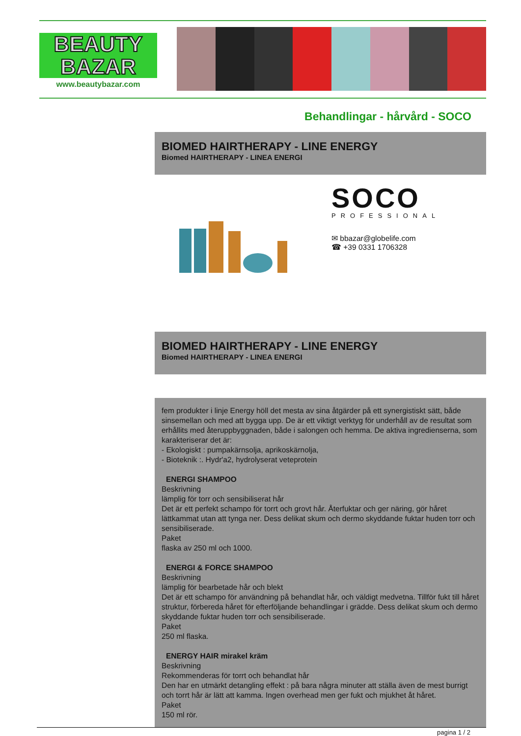BEAUTY
BAZAR
www.beautybazar.com
Behandlingar - hårvård - SOCO
BIOMED HAIRTHERAPY - LINE ENERGY
Biomed HAIRTHERAPY - LINEA ENERGI
SOCO
PROFESSIONAL
✉ bbazar@globelife.com
☎ +39 0331 1706328
BIOMED HAIRTHERAPY - LINE ENERGY
Biomed HAIRTHERAPY - LINEA ENERGI
fem produkter i linje Energy höll det mesta av sina åtgärder på ett synergistiskt sätt, både sinsemellan och med att bygga upp. De är ett viktigt verktyg för underhåll av de resultat som erhållits med återuppbyggnaden, både i salongen och hemma. De aktiva ingredienserna, som karakteriserar det är:
- Ekologiskt : pumpakärnsolja, aprikoskärnolja,
- Bioteknik :. Hydr'a2, hydrolyserat veteprotein
ENERGI SHAMPOO
Beskrivning
lämplig för torr och sensibiliserat hår
Det är ett perfekt schampo för torrt och grovt hår. Återfuktar och ger näring, gör håret lättkammat utan att tynga ner. Dess delikat skum och dermo skyddande fuktar huden torr och sensibiliserade.
Paket
flaska av 250 ml och 1000.
ENERGI & FORCE SHAMPOO
Beskrivning
lämplig för bearbetade hår och blekt
Det är ett schampo för användning på behandlat hår, och väldigt medvetna. Tillför fukt till håret struktur, förbereda håret för efterföljande behandlingar i grädde. Dess delikat skum och dermo skyddande fuktar huden torr och sensibiliserade.
Paket
250 ml flaska.
ENERGY HAIR mirakel kräm
Beskrivning
Rekommenderas för torrt och behandlat hår
Den har en utmärkt detangling effekt : på bara några minuter att ställa även de mest burrigt och torrt hår är lätt att kamma. Ingen overhead men ger fukt och mjukhet åt håret.
Paket
150 ml rör.
pagina 1 / 2